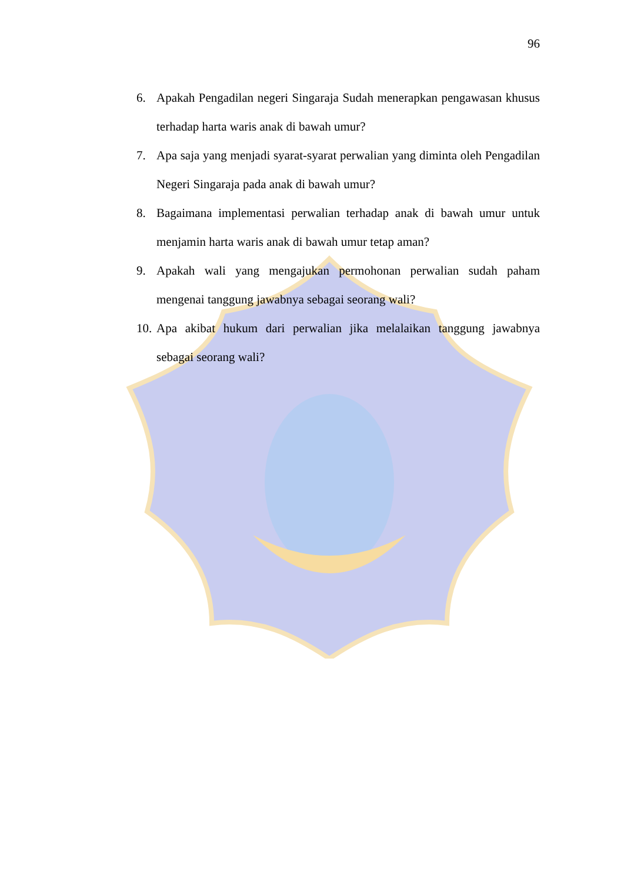96
6. Apakah Pengadilan negeri Singaraja Sudah menerapkan pengawasan khusus terhadap harta waris anak di bawah umur?
7. Apa saja yang menjadi syarat-syarat perwalian yang diminta oleh Pengadilan Negeri Singaraja pada anak di bawah umur?
8. Bagaimana implementasi perwalian terhadap anak di bawah umur untuk menjamin harta waris anak di bawah umur tetap aman?
9. Apakah wali yang mengajukan permohonan perwalian sudah paham mengenai tanggung jawabnya sebagai seorang wali?
10. Apa akibat hukum dari perwalian jika melalaikan tanggung jawabnya sebagai seorang wali?